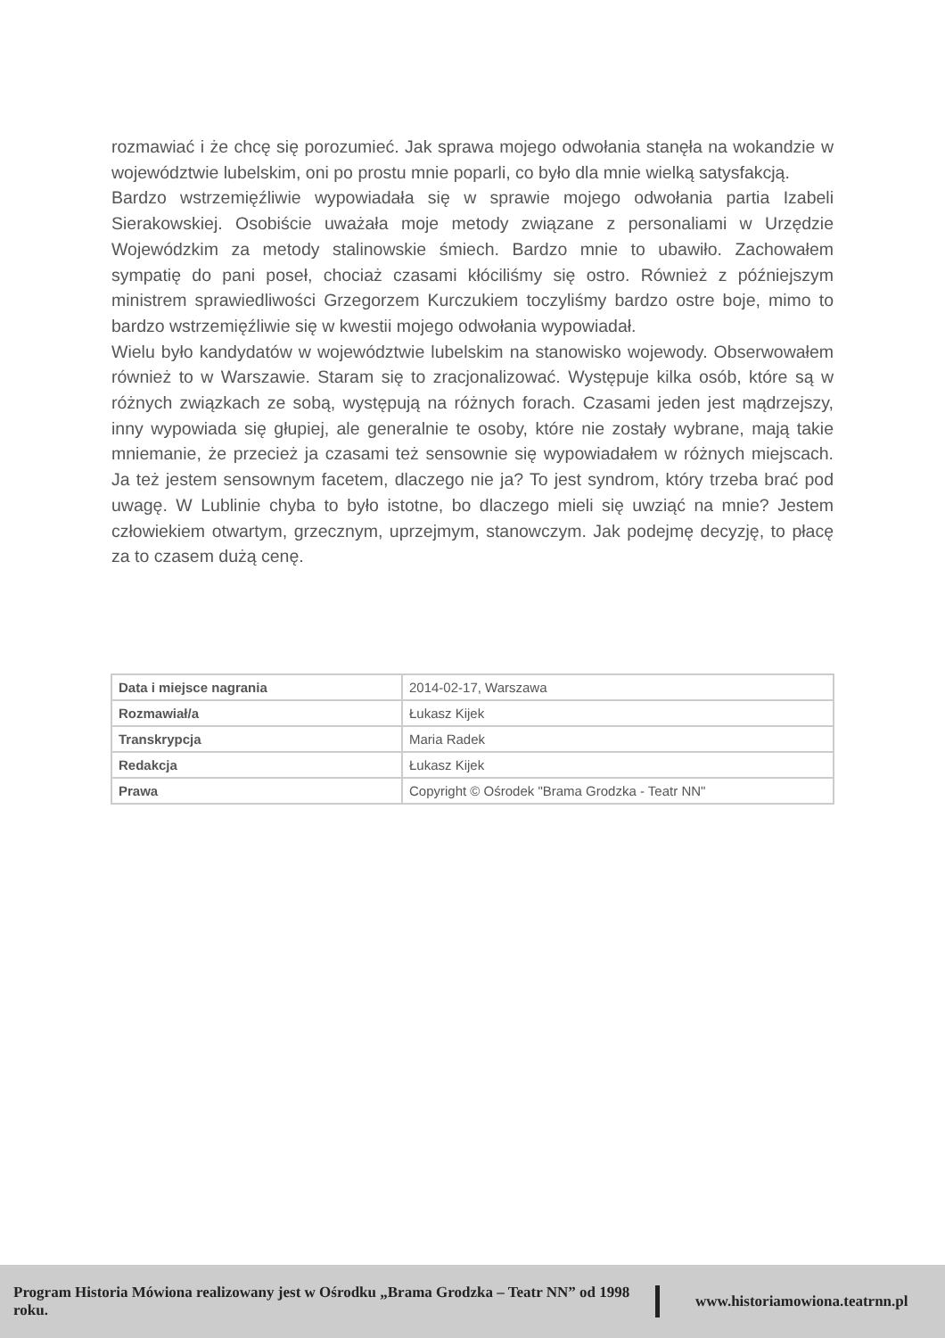rozmawiać i że chcę się porozumieć. Jak sprawa mojego odwołania stanęła na wokandzie w województwie lubelskim, oni po prostu mnie poparli, co było dla mnie wielką satysfakcją.
Bardzo wstrzemięźliwie wypowiadała się w sprawie mojego odwołania partia Izabeli Sierakowskiej. Osobiście uważała moje metody związane z personaliami w Urzędzie Wojewódzkim za metody stalinowskie śmiech. Bardzo mnie to ubawiło. Zachowałem sympatię do pani poseł, chociaż czasami kłóciliśmy się ostro. Również z późniejszym ministrem sprawiedliwości Grzegorzem Kurczukiem toczyliśmy bardzo ostre boje, mimo to bardzo wstrzemięźliwie się w kwestii mojego odwołania wypowiadał.
Wielu było kandydatów w województwie lubelskim na stanowisko wojewody. Obserwowałem również to w Warszawie. Staram się to zracjonalizować. Występuje kilka osób, które są w różnych związkach ze sobą, występują na różnych forach. Czasami jeden jest mądrzejszy, inny wypowiada się głupiej, ale generalnie te osoby, które nie zostały wybrane, mają takie mniemanie, że przecież ja czasami też sensownie się wypowiadałem w różnych miejscach. Ja też jestem sensownym facetem, dlaczego nie ja? To jest syndrom, który trzeba brać pod uwagę. W Lublinie chyba to było istotne, bo dlaczego mieli się uwziąć na mnie? Jestem człowiekiem otwartym, grzecznym, uprzejmym, stanowczym. Jak podejmę decyzję, to płacę za to czasem dużą cenę.
| Data i miejsce nagrania | 2014-02-17, Warszawa |
| Rozmawiał/a | Łukasz Kijek |
| Transkrypcja | Maria Radek |
| Redakcja | Łukasz Kijek |
| Prawa | Copyright © Ośrodek "Brama Grodzka - Teatr NN" |
Program Historia Mówiona realizowany jest w Ośrodku „Brama Grodzka – Teatr NN” od 1998 roku. www.historiamowiona.teatrnn.pl